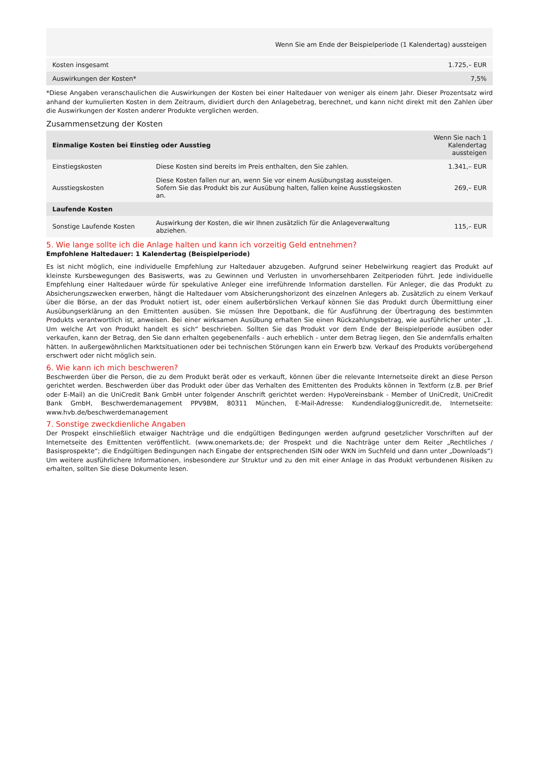| | Wenn Sie am Ende der Beispielperiode (1 Kalendertag) aussteigen |
| Kosten insgesamt | 1.725,– EUR |
| Auswirkungen der Kosten* | 7,5% |
*Diese Angaben veranschaulichen die Auswirkungen der Kosten bei einer Haltedauer von weniger als einem Jahr. Dieser Prozentsatz wird anhand der kumulierten Kosten in dem Zeitraum, dividiert durch den Anlagebetrag, berechnet, und kann nicht direkt mit den Zahlen über die Auswirkungen der Kosten anderer Produkte verglichen werden.
Zusammensetzung der Kosten
| Einmalige Kosten bei Einstieg oder Ausstieg | | Wenn Sie nach 1 Kalendertag aussteigen |
| --- | --- | --- |
| Einstiegskosten | Diese Kosten sind bereits im Preis enthalten, den Sie zahlen. | 1.341,– EUR |
| Ausstiegskosten | Diese Kosten fallen nur an, wenn Sie vor einem Ausübungstag aussteigen. Sofern Sie das Produkt bis zur Ausübung halten, fallen keine Ausstiegskosten an. | 269,– EUR |
| Laufende Kosten | | |
| Sonstige Laufende Kosten | Auswirkung der Kosten, die wir Ihnen zusätzlich für die Anlageverwaltung abziehen. | 115,– EUR |
5. Wie lange sollte ich die Anlage halten und kann ich vorzeitig Geld entnehmen?
Empfohlene Haltedauer: 1 Kalendertag (Beispielperiode)
Es ist nicht möglich, eine individuelle Empfehlung zur Haltedauer abzugeben. Aufgrund seiner Hebelwirkung reagiert das Produkt auf kleinste Kursbewegungen des Basiswerts, was zu Gewinnen und Verlusten in unvorhersehbaren Zeitperioden führt. Jede individuelle Empfehlung einer Haltedauer würde für spekulative Anleger eine irreführende Information darstellen. Für Anleger, die das Produkt zu Absicherungszwecken erwerben, hängt die Haltedauer vom Absicherungshorizont des einzelnen Anlegers ab. Zusätzlich zu einem Verkauf über die Börse, an der das Produkt notiert ist, oder einem außerbörslichen Verkauf können Sie das Produkt durch Übermittlung einer Ausübungserklärung an den Emittenten ausüben. Sie müssen Ihre Depotbank, die für Ausführung der Übertragung des bestimmten Produkts verantwortlich ist, anweisen. Bei einer wirksamen Ausübung erhalten Sie einen Rückzahlungsbetrag, wie ausführlicher unter „1. Um welche Art von Produkt handelt es sich“ beschrieben. Sollten Sie das Produkt vor dem Ende der Beispielperiode ausüben oder verkaufen, kann der Betrag, den Sie dann erhalten gegebenenfalls - auch erheblich - unter dem Betrag liegen, den Sie andernfalls erhalten hätten. In außergewöhnlichen Marktsituationen oder bei technischen Störungen kann ein Erwerb bzw. Verkauf des Produkts vorübergehend erschwert oder nicht möglich sein.
6. Wie kann ich mich beschweren?
Beschwerden über die Person, die zu dem Produkt berät oder es verkauft, können über die relevante Internetseite direkt an diese Person gerichtet werden. Beschwerden über das Produkt oder über das Verhalten des Emittenten des Produkts können in Textform (z.B. per Brief oder E-Mail) an die UniCredit Bank GmbH unter folgender Anschrift gerichtet werden: HypoVereinsbank - Member of UniCredit, UniCredit Bank GmbH, Beschwerdemanagement PPV9BM, 80311 München, E-Mail-Adresse: Kundendialog@unicredit.de, Internetseite: www.hvb.de/beschwerdemanagement
7. Sonstige zweckdienliche Angaben
Der Prospekt einschließlich etwaiger Nachträge und die endgültigen Bedingungen werden aufgrund gesetzlicher Vorschriften auf der Internetseite des Emittenten veröffentlicht. (www.onemarkets.de; der Prospekt und die Nachträge unter dem Reiter „Rechtliches / Basisprospekte“; die Endgültigen Bedingungen nach Eingabe der entsprechenden ISIN oder WKN im Suchfeld und dann unter „Downloads“) Um weitere ausführlichere Informationen, insbesondere zur Struktur und zu den mit einer Anlage in das Produkt verbundenen Risiken zu erhalten, sollten Sie diese Dokumente lesen.